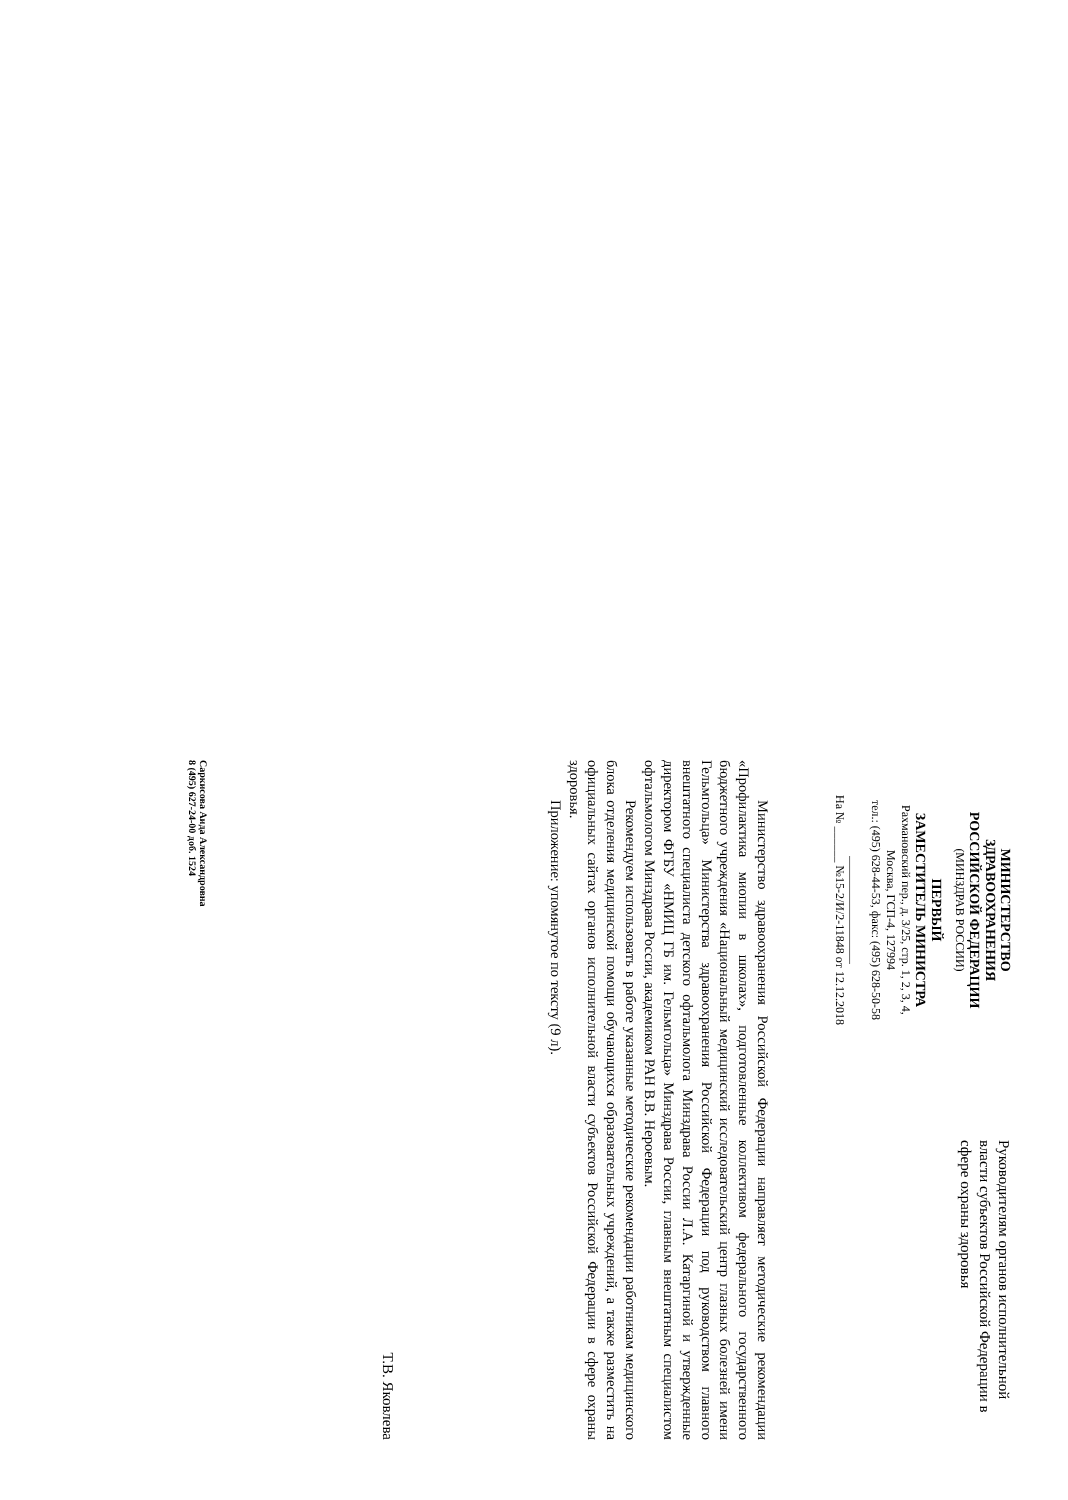МИНИСТЕРСТВО
ЗДРАВООХРАНЕНИЯ
РОССИЙСКОЙ ФЕДЕРАЦИИ
(МИНЗДРАВ РОССИИ)
ПЕРВЫЙ
ЗАМЕСТИТЕЛЬ МИНИСТРА
Рахмановский пер., д. 3/25, стр. 1, 2, 3, 4,
Москва, ГСП-4, 127994
тел.: (495) 628-44-53, факс: (495) 628-50-58
__________________
На № ______ №15-2/И/2-11848 от 12.12.2018
Руководителям органов исполнительной власти субъектов Российской Федерации в сфере охраны здоровья
Министерство здравоохранения Российской Федерации направляет методические рекомендации «Профилактика миопии в школах», подготовленные коллективом федерального государственного бюджетного учреждения «Национальный медицинский исследовательский центр глазных болезней имени Гельмгольца» Министерства здравоохранения Российской Федерации под руководством главного внештатного специалиста детского офтальмолога Минздрава России Л.А. Катаргиной и утвержденные директором ФГБУ «НМИЦ ГБ им. Гельмгольца» Минздрава России, главным внештатным специалистом офтальмологом Минздрава России, академиком РАН В.В. Нероевым.
Рекомендуем использовать в работе указанные методические рекомендации работникам медицинского блока отделения медицинской помощи обучающихся образовательных учреждений, а также разместить на официальных сайтах органов исполнительной власти субъектов Российской Федерации в сфере охраны здоровья.
Приложение: упомянутое по тексту (9 л).
Т.В. Яковлева
Саркисова Аида Александровна
8 (495) 627-24-00 доб. 1524